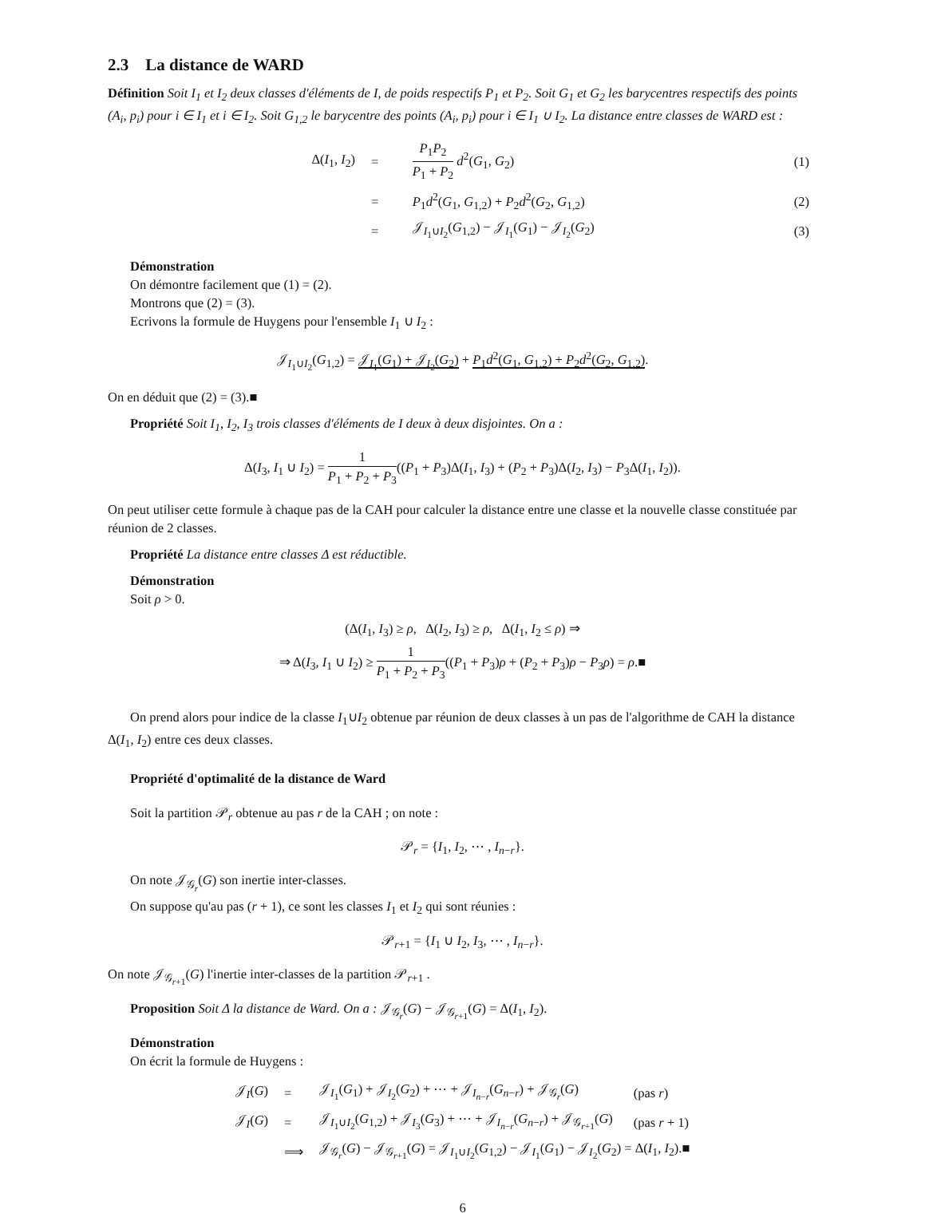2.3 La distance de WARD
Définition Soit I<sub>1</sub> et I<sub>2</sub> deux classes d'éléments de I, de poids respectifs P<sub>1</sub> et P<sub>2</sub>. Soit G<sub>1</sub> et G<sub>2</sub> les barycentres respectifs des points (A<sub>i</sub>, p<sub>i</sub>) pour i ∈ I<sub>1</sub> et i ∈ I<sub>2</sub>. Soit G<sub>1,2</sub> le barycentre des points (A<sub>i</sub>, p<sub>i</sub>) pour i ∈ I<sub>1</sub> ∪ I<sub>2</sub>. La distance entre classes de WARD est :
| Δ( I<sub>1</sub>, I<sub>2</sub>) | = | P<sub>1</sub> P<sub>2</sub> P<sub>1</sub> + P<sub>2</sub> d<sup>2</sup>( G<sub>1</sub>, G<sub>2</sub>) | (1) |
| | = | P<sub>1</sub> d<sup>2</sup>( G<sub>1</sub>, G<sub>1,2</sub>) + P<sub>2</sub> d<sup>2</sup>( G<sub>2</sub>, G<sub>1,2</sub>) | (2) |
| | = | 𝒥<sub>I<sub>1</sub>∪I<sub>2</sub></sub>( G<sub>1,2</sub>) − 𝒥<sub>I<sub>1</sub></sub>( G<sub>1</sub>) − 𝒥<sub>I<sub>2</sub></sub>( G<sub>2</sub>) | (3) |
Démonstration
On démontre facilement que (1) = (2).
Montrons que (2) = (3).
Ecrivons la formule de Huygens pour l'ensemble I<sub>1</sub> ∪ I<sub>2</sub> :
𝒥<sub>I<sub>1</sub>∪I<sub>2</sub></sub>(G<sub>1,2</sub>) = 𝒥<sub>I<sub>1</sub></sub>(G<sub>1</sub>) + 𝒥<sub>I<sub>2</sub></sub>(G<sub>2</sub>) + P<sub>1</sub>d<sup>2</sup>(G<sub>1</sub>, G<sub>1,2</sub>) + P<sub>2</sub>d<sup>2</sup>(G<sub>2</sub>, G<sub>1,2</sub>).
On en déduit que (2) = (3).■
Propriété Soit I<sub>1</sub>, I<sub>2</sub>, I<sub>3</sub> trois classes d'éléments de I deux à deux disjointes. On a :
Δ(I<sub>3</sub>, I<sub>1</sub> ∪ I<sub>2</sub>) = 1 P<sub>1</sub> + P<sub>2</sub> + P<sub>3</sub>((P<sub>1</sub> + P<sub>3</sub>)Δ(I<sub>1</sub>, I<sub>3</sub>) + (P<sub>2</sub> + P<sub>3</sub>)Δ(I<sub>2</sub>, I<sub>3</sub>) − P<sub>3</sub>Δ(I<sub>1</sub>, I<sub>2</sub>)).
On peut utiliser cette formule à chaque pas de la CAH pour calculer la distance entre une classe et la nouvelle classe constituée par réunion de 2 classes.
Propriété La distance entre classes Δ est réductible.
Démonstration
Soit ρ > 0.
(Δ(I<sub>1</sub>, I<sub>3</sub>) ≥ ρ, Δ(I<sub>2</sub>, I<sub>3</sub>) ≥ ρ, Δ(I<sub>1</sub>, I<sub>2</sub> ≤ ρ) ⇒
⇒ Δ(I<sub>3</sub>, I<sub>1</sub> ∪ I<sub>2</sub>) ≥ 1 P<sub>1</sub> + P<sub>2</sub> + P<sub>3</sub>((P<sub>1</sub> + P<sub>3</sub>)ρ + (P<sub>2</sub> + P<sub>3</sub>)ρ − P<sub>3</sub>ρ) = ρ.■
On prend alors pour indice de la classe I<sub>1</sub>∪I<sub>2</sub> obtenue par réunion de deux classes à un pas de l'algorithme de CAH la distance Δ(I<sub>1</sub>, I<sub>2</sub>) entre ces deux classes.
Propriété d'optimalité de la distance de Ward
Soit la partition 𝒫<sub>r</sub> obtenue au pas r de la CAH ; on note :
𝒫<sub>r</sub> = {I<sub>1</sub>, I<sub>2</sub>, ⋯ , I<sub>n−r</sub>}.
On note 𝒥<sub>𝒢<sub>r</sub></sub>(G) son inertie inter-classes.
On suppose qu'au pas (r + 1), ce sont les classes I<sub>1</sub> et I<sub>2</sub> qui sont réunies :
𝒫<sub>r+1</sub> = {I<sub>1</sub> ∪ I<sub>2</sub>, I<sub>3</sub>, ⋯ , I<sub>n−r</sub>}.
On note 𝒥<sub>𝒢<sub>r+1</sub></sub>(G) l'inertie inter-classes de la partition 𝒫<sub>r+1</sub> .
Proposition Soit Δ la distance de Ward. On a : 𝒥<sub>𝒢<sub>r</sub></sub>(G) − 𝒥<sub>𝒢<sub>r+1</sub></sub>(G) = Δ(I<sub>1</sub>, I<sub>2</sub>).
Démonstration
On écrit la formule de Huygens :
| 𝒥<sub>I</sub>( G ) | = | 𝒥<sub>I<sub>1</sub></sub>( G<sub>1</sub>) + 𝒥<sub>I<sub>2</sub></sub>( G<sub>2</sub>) + ⋯ + 𝒥<sub>I<sub>n−r</sub></sub>( G<sub>n−r</sub>) + 𝒥<sub>𝒢<sub>r</sub></sub>( G ) | (pas r ) |
| 𝒥<sub>I</sub>( G ) | = | 𝒥<sub>I<sub>1</sub>∪I<sub>2</sub></sub>( G<sub>1,2</sub>) + 𝒥<sub>I<sub>3</sub></sub>( G<sub>3</sub>) + ⋯ + 𝒥<sub>I<sub>n−r</sub></sub>( G<sub>n−r</sub>) + 𝒥<sub>𝒢<sub>r+1</sub></sub>( G ) | (pas r + 1) |
| | ⟹ | 𝒥<sub>𝒢<sub>r</sub></sub>( G ) − 𝒥<sub>𝒢<sub>r+1</sub></sub>( G ) = 𝒥<sub>I<sub>1</sub>∪I<sub>2</sub></sub>( G<sub>1,2</sub>) − 𝒥<sub>I<sub>1</sub></sub>( G<sub>1</sub>) − 𝒥<sub>I<sub>2</sub></sub>( G<sub>2</sub>) = Δ( I<sub>1</sub>, I<sub>2</sub>).■ | |
6